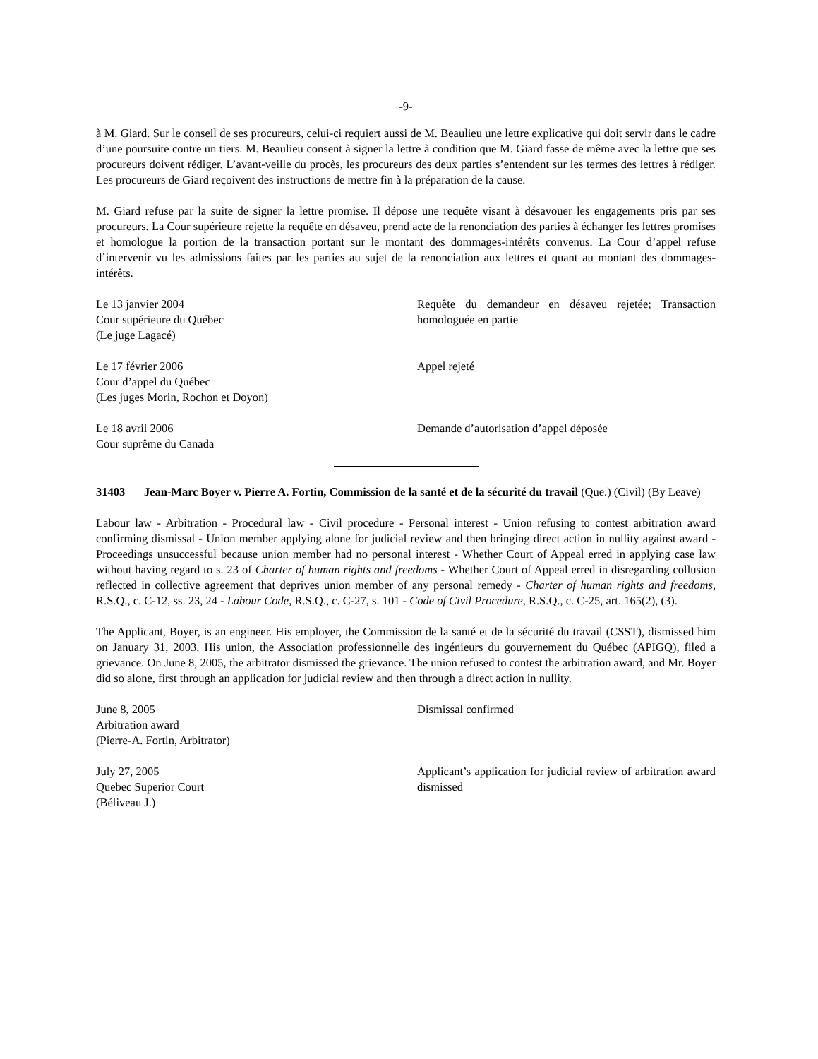-9-
à M. Giard. Sur le conseil de ses procureurs, celui-ci requiert aussi de M. Beaulieu une lettre explicative qui doit servir dans le cadre d’une poursuite contre un tiers. M. Beaulieu consent à signer la lettre à condition que M. Giard fasse de même avec la lettre que ses procureurs doivent rédiger. L’avant-veille du procès, les procureurs des deux parties s’entendent sur les termes des lettres à rédiger. Les procureurs de Giard reçoivent des instructions de mettre fin à la préparation de la cause.
M. Giard refuse par la suite de signer la lettre promise. Il dépose une requête visant à désavouer les engagements pris par ses procureurs. La Cour supérieure rejette la requête en désaveu, prend acte de la renonciation des parties à échanger les lettres promises et homologue la portion de la transaction portant sur le montant des dommages-intérêts convenus. La Cour d’appel refuse d’intervenir vu les admissions faites par les parties au sujet de la renonciation aux lettres et quant au montant des dommages-intérêts.
Le 13 janvier 2004
Cour supérieure du Québec
(Le juge Lagacé)
Requête du demandeur en désaveu rejetée; Transaction homologuée en partie
Le 17 février 2006
Cour d’appel du Québec
(Les juges Morin, Rochon et Doyon)
Appel rejeté
Le 18 avril 2006
Cour suprême du Canada
Demande d’autorisation d’appel déposée
31403 Jean-Marc Boyer v. Pierre A. Fortin, Commission de la santé et de la sécurité du travail (Que.) (Civil) (By Leave)
Labour law - Arbitration - Procedural law - Civil procedure - Personal interest - Union refusing to contest arbitration award confirming dismissal - Union member applying alone for judicial review and then bringing direct action in nullity against award - Proceedings unsuccessful because union member had no personal interest - Whether Court of Appeal erred in applying case law without having regard to s. 23 of Charter of human rights and freedoms - Whether Court of Appeal erred in disregarding collusion reflected in collective agreement that deprives union member of any personal remedy - Charter of human rights and freedoms, R.S.Q., c. C-12, ss. 23, 24 - Labour Code, R.S.Q., c. C-27, s. 101 - Code of Civil Procedure, R.S.Q., c. C-25, art. 165(2), (3).
The Applicant, Boyer, is an engineer. His employer, the Commission de la santé et de la sécurité du travail (CSST), dismissed him on January 31, 2003. His union, the Association professionnelle des ingénieurs du gouvernement du Québec (APIGQ), filed a grievance. On June 8, 2005, the arbitrator dismissed the grievance. The union refused to contest the arbitration award, and Mr. Boyer did so alone, first through an application for judicial review and then through a direct action in nullity.
June 8, 2005
Arbitration award
(Pierre-A. Fortin, Arbitrator)
Dismissal confirmed
July 27, 2005
Quebec Superior Court
(Béliveau J.)
Applicant’s application for judicial review of arbitration award dismissed